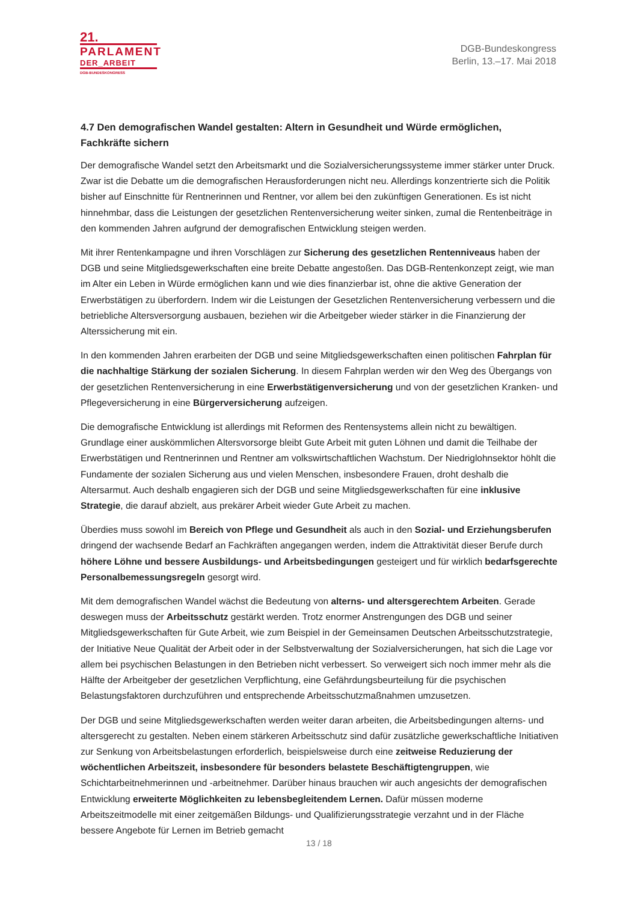21.
PARLAMENT
DER_ARBEIT
DGB-BUNDESKONGRESS
DGB-Bundeskongress
Berlin, 13.–17. Mai 2018
4.7 Den demografischen Wandel gestalten: Altern in Gesundheit und Würde ermöglichen,
Fachkräfte sichern
Der demografische Wandel setzt den Arbeitsmarkt und die Sozialversicherungssysteme immer stärker unter Druck. Zwar ist die Debatte um die demografischen Herausforderungen nicht neu. Allerdings konzentrierte sich die Politik bisher auf Einschnitte für Rentnerinnen und Rentner, vor allem bei den zukünftigen Generationen. Es ist nicht hinnehmbar, dass die Leistungen der gesetzlichen Rentenversicherung weiter sinken, zumal die Rentenbeiträge in den kommenden Jahren aufgrund der demografischen Entwicklung steigen werden.
Mit ihrer Rentenkampagne und ihren Vorschlägen zur Sicherung des gesetzlichen Rentenniveaus haben der DGB und seine Mitgliedsgewerkschaften eine breite Debatte angestoßen. Das DGB-Rentenkonzept zeigt, wie man im Alter ein Leben in Würde ermöglichen kann und wie dies finanzierbar ist, ohne die aktive Generation der Erwerbstätigen zu überfordern. Indem wir die Leistungen der Gesetzlichen Rentenversicherung verbessern und die betriebliche Altersversorgung ausbauen, beziehen wir die Arbeitgeber wieder stärker in die Finanzierung der Alterssicherung mit ein.
In den kommenden Jahren erarbeiten der DGB und seine Mitgliedsgewerkschaften einen politischen Fahrplan für die nachhaltige Stärkung der sozialen Sicherung. In diesem Fahrplan werden wir den Weg des Übergangs von der gesetzlichen Rentenversicherung in eine Erwerbstätigenversicherung und von der gesetzlichen Kranken- und Pflegeversicherung in eine Bürgerversicherung aufzeigen.
Die demografische Entwicklung ist allerdings mit Reformen des Rentensystems allein nicht zu bewältigen. Grundlage einer auskömmlichen Altersvorsorge bleibt Gute Arbeit mit guten Löhnen und damit die Teilhabe der Erwerbstätigen und Rentnerinnen und Rentner am volkswirtschaftlichen Wachstum. Der Niedriglohnsektor höhlt die Fundamente der sozialen Sicherung aus und vielen Menschen, insbesondere Frauen, droht deshalb die Altersarmut. Auch deshalb engagieren sich der DGB und seine Mitgliedsgewerkschaften für eine inklusive Strategie, die darauf abzielt, aus prekärer Arbeit wieder Gute Arbeit zu machen.
Überdies muss sowohl im Bereich von Pflege und Gesundheit als auch in den Sozial- und Erziehungsberufen dringend der wachsende Bedarf an Fachkräften angegangen werden, indem die Attraktivität dieser Berufe durch höhere Löhne und bessere Ausbildungs- und Arbeitsbedingungen gesteigert und für wirklich bedarfsgerechte Personalbemessungsregeln gesorgt wird.
Mit dem demografischen Wandel wächst die Bedeutung von alterns- und altersgerechtem Arbeiten. Gerade deswegen muss der Arbeitsschutz gestärkt werden. Trotz enormer Anstrengungen des DGB und seiner Mitgliedsgewerkschaften für Gute Arbeit, wie zum Beispiel in der Gemeinsamen Deutschen Arbeitsschutzstrategie, der Initiative Neue Qualität der Arbeit oder in der Selbstverwaltung der Sozialversicherungen, hat sich die Lage vor allem bei psychischen Belastungen in den Betrieben nicht verbessert. So verweigert sich noch immer mehr als die Hälfte der Arbeitgeber der gesetzlichen Verpflichtung, eine Gefährdungsbeurteilung für die psychischen Belastungsfaktoren durchzuführen und entsprechende Arbeitsschutzmaßnahmen umzusetzen.
Der DGB und seine Mitgliedsgewerkschaften werden weiter daran arbeiten, die Arbeitsbedingungen alterns- und altersgerecht zu gestalten. Neben einem stärkeren Arbeitsschutz sind dafür zusätzliche gewerkschaftliche Initiativen zur Senkung von Arbeitsbelastungen erforderlich, beispielsweise durch eine zeitweise Reduzierung der wöchentlichen Arbeitszeit, insbesondere für besonders belastete Beschäftigtengruppen, wie Schichtarbeitnehmerinnen und -arbeitnehmer. Darüber hinaus brauchen wir auch angesichts der demografischen Entwicklung erweiterte Möglichkeiten zu lebensbegleitendem Lernen. Dafür müssen moderne Arbeitszeitmodelle mit einer zeitgemäßen Bildungs- und Qualifizierungsstrategie verzahnt und in der Fläche bessere Angebote für Lernen im Betrieb gemacht
13 / 18